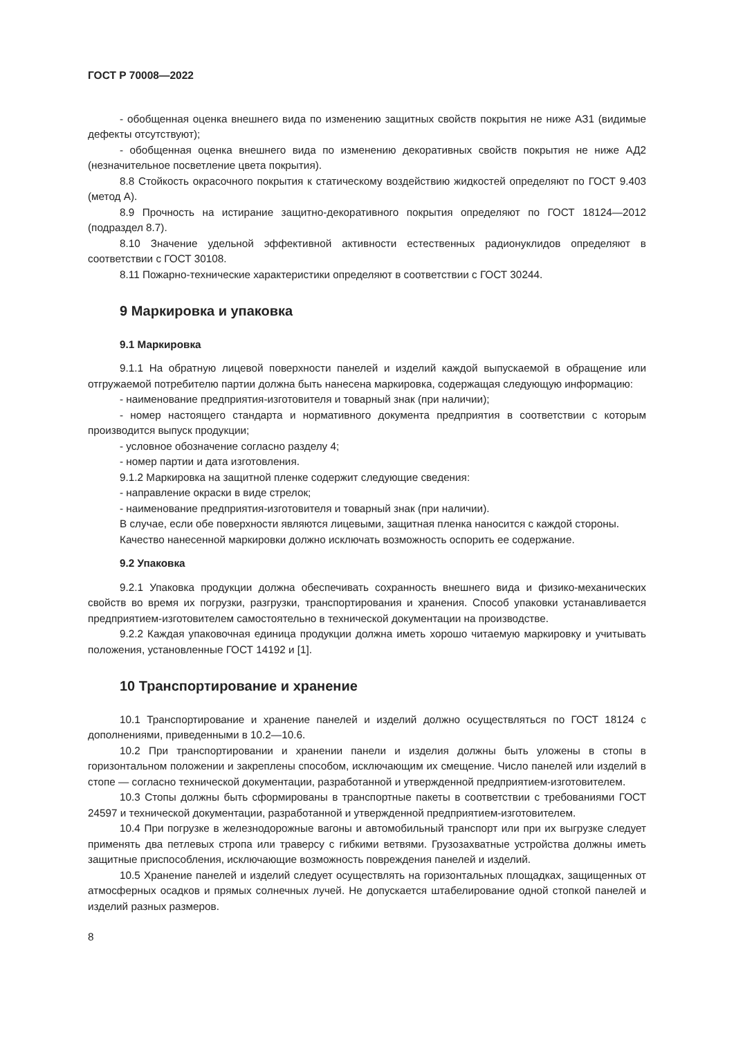ГОСТ Р 70008—2022
- обобщенная оценка внешнего вида по изменению защитных свойств покрытия не ниже АЗ1 (видимые дефекты отсутствуют);
- обобщенная оценка внешнего вида по изменению декоративных свойств покрытия не ниже АД2 (незначительное посветление цвета покрытия).
8.8 Стойкость окрасочного покрытия к статическому воздействию жидкостей определяют по ГОСТ 9.403 (метод А).
8.9 Прочность на истирание защитно-декоративного покрытия определяют по ГОСТ 18124—2012 (подраздел 8.7).
8.10 Значение удельной эффективной активности естественных радионуклидов определяют в соответствии с ГОСТ 30108.
8.11 Пожарно-технические характеристики определяют в соответствии с ГОСТ 30244.
9 Маркировка и упаковка
9.1 Маркировка
9.1.1 На обратную лицевой поверхности панелей и изделий каждой выпускаемой в обращение или отгружаемой потребителю партии должна быть нанесена маркировка, содержащая следующую информацию:
- наименование предприятия-изготовителя и товарный знак (при наличии);
- номер настоящего стандарта и нормативного документа предприятия в соответствии с которым производится выпуск продукции;
- условное обозначение согласно разделу 4;
- номер партии и дата изготовления.
9.1.2 Маркировка на защитной пленке содержит следующие сведения:
- направление окраски в виде стрелок;
- наименование предприятия-изготовителя и товарный знак (при наличии).
В случае, если обе поверхности являются лицевыми, защитная пленка наносится с каждой стороны.
Качество нанесенной маркировки должно исключать возможность оспорить ее содержание.
9.2 Упаковка
9.2.1 Упаковка продукции должна обеспечивать сохранность внешнего вида и физико-механических свойств во время их погрузки, разгрузки, транспортирования и хранения. Способ упаковки устанавливается предприятием-изготовителем самостоятельно в технической документации на производстве.
9.2.2 Каждая упаковочная единица продукции должна иметь хорошо читаемую маркировку и учитывать положения, установленные ГОСТ 14192 и [1].
10 Транспортирование и хранение
10.1 Транспортирование и хранение панелей и изделий должно осуществляться по ГОСТ 18124 с дополнениями, приведенными в 10.2—10.6.
10.2 При транспортировании и хранении панели и изделия должны быть уложены в стопы в горизонтальном положении и закреплены способом, исключающим их смещение. Число панелей или изделий в стопе — согласно технической документации, разработанной и утвержденной предприятием-изготовителем.
10.3 Стопы должны быть сформированы в транспортные пакеты в соответствии с требованиями ГОСТ 24597 и технической документации, разработанной и утвержденной предприятием-изготовителем.
10.4 При погрузке в железнодорожные вагоны и автомобильный транспорт или при их выгрузке следует применять два петлевых стропа или траверсу с гибкими ветвями. Грузозахватные устройства должны иметь защитные приспособления, исключающие возможность повреждения панелей и изделий.
10.5 Хранение панелей и изделий следует осуществлять на горизонтальных площадках, защищенных от атмосферных осадков и прямых солнечных лучей. Не допускается штабелирование одной стопкой панелей и изделий разных размеров.
8